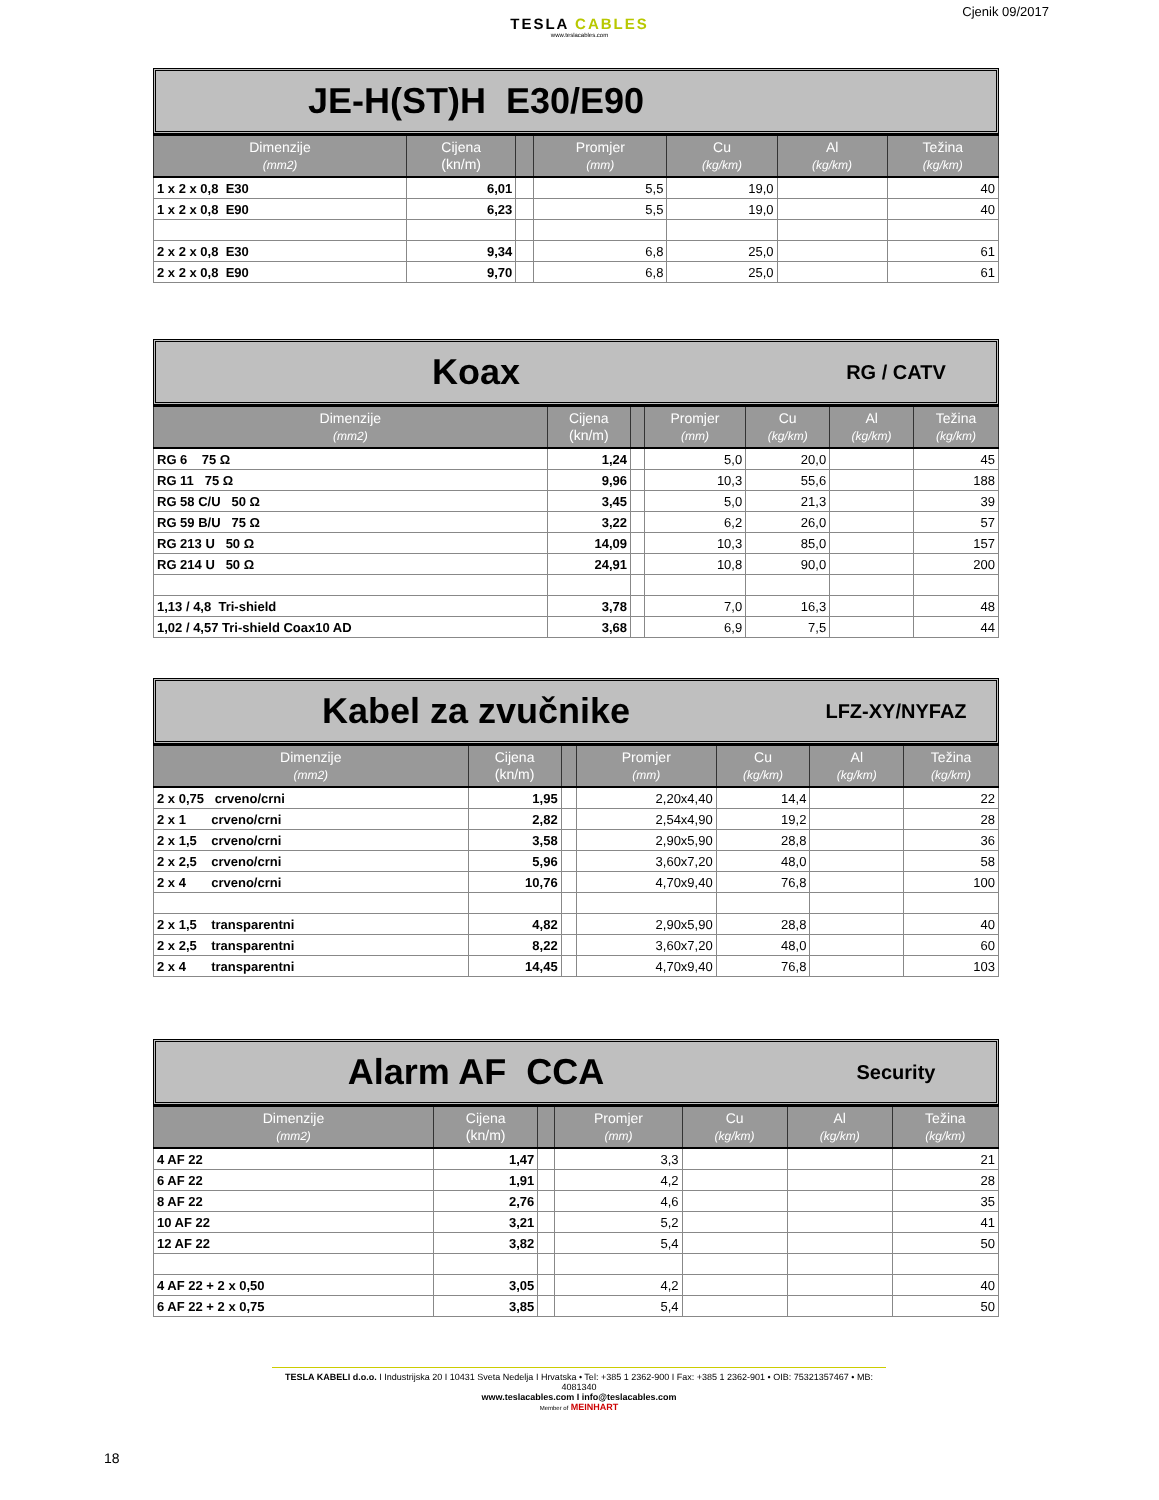Cjenik 09/2017
TESLA CABLES
www.teslacables.com
JE-H(ST)H E30/E90
| Dimenzije (mm2) | Cijena (kn/m) | | Promjer (mm) | Cu (kg/km) | Al (kg/km) | Težina (kg/km) |
| --- | --- | --- | --- | --- | --- | --- |
| 1 x 2 x 0,8 E30 | 6,01 | | 5,5 | 19,0 | | 40 |
| 1 x 2 x 0,8 E90 | 6,23 | | 5,5 | 19,0 | | 40 |
| 2 x 2 x 0,8 E30 | 9,34 | | 6,8 | 25,0 | | 61 |
| 2 x 2 x 0,8 E90 | 9,70 | | 6,8 | 25,0 | | 61 |
Koax
RG / CATV
| Dimenzije (mm2) | Cijena (kn/m) | | Promjer (mm) | Cu (kg/km) | Al (kg/km) | Težina (kg/km) |
| --- | --- | --- | --- | --- | --- | --- |
| RG 6 75 Ω | 1,24 | | 5,0 | 20,0 | | 45 |
| RG 11 75 Ω | 9,96 | | 10,3 | 55,6 | | 188 |
| RG 58 C/U 50 Ω | 3,45 | | 5,0 | 21,3 | | 39 |
| RG 59 B/U 75 Ω | 3,22 | | 6,2 | 26,0 | | 57 |
| RG 213 U 50 Ω | 14,09 | | 10,3 | 85,0 | | 157 |
| RG 214 U 50 Ω | 24,91 | | 10,8 | 90,0 | | 200 |
| 1,13 / 4,8 Tri-shield | 3,78 | | 7,0 | 16,3 | | 48 |
| 1,02 / 4,57 Tri-shield Coax10 AD | 3,68 | | 6,9 | 7,5 | | 44 |
Kabel za zvučnike
LFZ-XY/NYFAZ
| Dimenzije (mm2) | Cijena (kn/m) | | Promjer (mm) | Cu (kg/km) | Al (kg/km) | Težina (kg/km) |
| --- | --- | --- | --- | --- | --- | --- |
| 2 x 0,75 crveno/crni | 1,95 | | 2,20x4,40 | 14,4 | | 22 |
| 2 x 1 crveno/crni | 2,82 | | 2,54x4,90 | 19,2 | | 28 |
| 2 x 1,5 crveno/crni | 3,58 | | 2,90x5,90 | 28,8 | | 36 |
| 2 x 2,5 crveno/crni | 5,96 | | 3,60x7,20 | 48,0 | | 58 |
| 2 x 4 crveno/crni | 10,76 | | 4,70x9,40 | 76,8 | | 100 |
| 2 x 1,5 transparentni | 4,82 | | 2,90x5,90 | 28,8 | | 40 |
| 2 x 2,5 transparentni | 8,22 | | 3,60x7,20 | 48,0 | | 60 |
| 2 x 4 transparentni | 14,45 | | 4,70x9,40 | 76,8 | | 103 |
Alarm AF CCA
Security
| Dimenzije (mm2) | Cijena (kn/m) | | Promjer (mm) | Cu (kg/km) | Al (kg/km) | Težina (kg/km) |
| --- | --- | --- | --- | --- | --- | --- |
| 4 AF 22 | 1,47 | | 3,3 | | | 21 |
| 6 AF 22 | 1,91 | | 4,2 | | | 28 |
| 8 AF 22 | 2,76 | | 4,6 | | | 35 |
| 10 AF 22 | 3,21 | | 5,2 | | | 41 |
| 12 AF 22 | 3,82 | | 5,4 | | | 50 |
| 4 AF 22 + 2 x 0,50 | 3,05 | | 4,2 | | | 40 |
| 6 AF 22 + 2 x 0,75 | 3,85 | | 5,4 | | | 50 |
TESLA KABELI d.o.o. I Industrijska 20 I 10431 Sveta Nedelja I Hrvatska • Tel: +385 1 2362-900 I Fax: +385 1 2362-901 • OIB: 75321357467 • MB: 4081340
www.teslacables.com I info@teslacables.com
Member of MEINHART
18